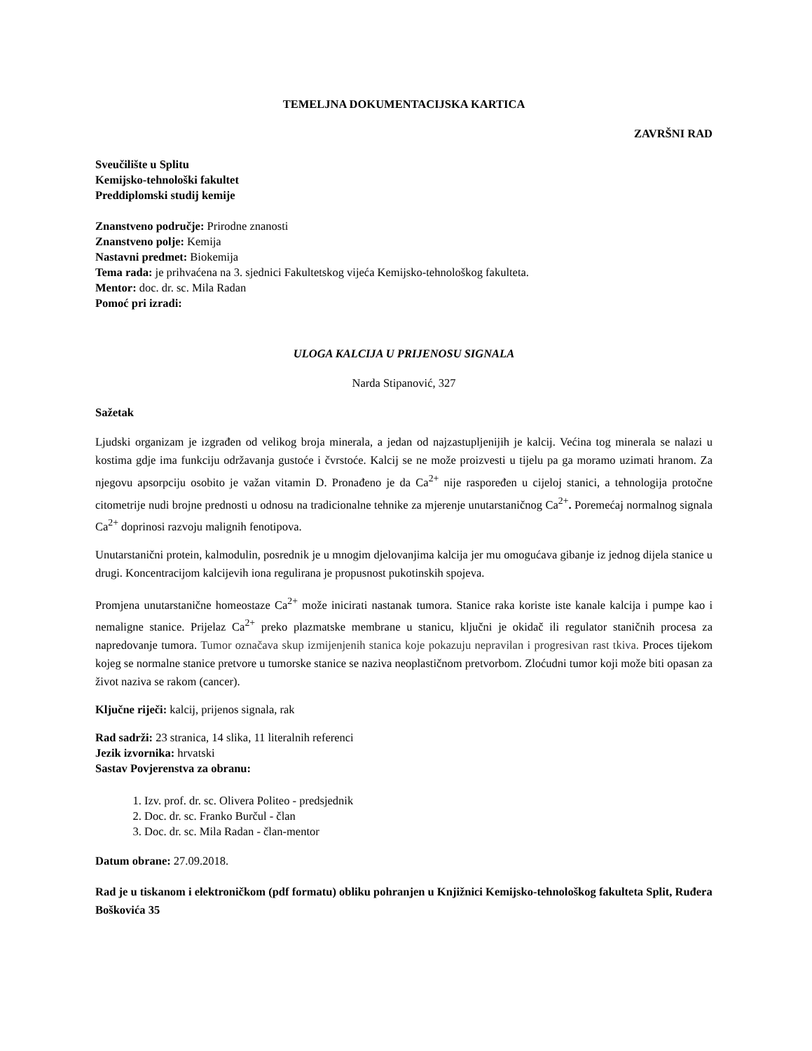TEMELJNA DOKUMENTACIJSKA KARTICA
ZAVRŠNI RAD
Sveučilište u Splitu
Kemijsko-tehnološki fakultet
Preddiplomski studij kemije
Znanstveno područje: Prirodne znanosti
Znanstveno polje: Kemija
Nastavni predmet: Biokemija
Tema rada: je prihvaćena na 3. sjednici Fakultetskog vijeća Kemijsko-tehnološkog fakulteta.
Mentor: doc. dr. sc. Mila Radan
Pomoć pri izradi:
ULOGA KALCIJA U PRIJENOSU SIGNALA
Narda Stipanović, 327
Sažetak
Ljudski organizam je izgrađen od velikog broja minerala, a jedan od najzastupljenijih je kalcij. Većina tog minerala se nalazi u kostima gdje ima funkciju održavanja gustoće i čvrstoće. Kalcij se ne može proizvesti u tijelu pa ga moramo uzimati hranom. Za njegovu apsorpciju osobito je važan vitamin D. Pronađeno je da Ca<sup>2+</sup> nije raspoređen u cijeloj stanici, a tehnologija protočne citometrije nudi brojne prednosti u odnosu na tradicionalne tehnike za mjerenje unutarstaničnog Ca<sup>2+</sup>. Poremećaj normalnog signala Ca<sup>2+</sup> doprinosi razvoju malignih fenotipova.
Unutarstanični protein, kalmodulin, posrednik je u mnogim djelovanjima kalcija jer mu omogućava gibanje iz jednog dijela stanice u drugi. Koncentracijom kalcijevih iona regulirana je propusnost pukotinskih spojeva.
Promjena unutarstanične homeostaze Ca<sup>2+</sup> može inicirati nastanak tumora. Stanice raka koriste iste kanale kalcija i pumpe kao i nemaligne stanice. Prijelaz Ca<sup>2+</sup> preko plazmatske membrane u stanicu, ključni je okidač ili regulator staničnih procesa za napredovanje tumora. Tumor označava skup izmijenjenih stanica koje pokazuju nepravilan i progresivan rast tkiva. Proces tijekom kojeg se normalne stanice pretvore u tumorske stanice se naziva neoplastičnom pretvorbom. Zloćudni tumor koji može biti opasan za život naziva se rakom (cancer).
Ključne riječi: kalcij, prijenos signala, rak
Rad sadrži: 23 stranica, 14 slika, 11 literalnih referenci
Jezik izvornika: hrvatski
Sastav Povjerenstva za obranu:
1. Izv. prof. dr. sc. Olivera Politeo - predsjednik
2. Doc. dr. sc. Franko Burčul - član
3. Doc. dr. sc. Mila Radan - član-mentor
Datum obrane: 27.09.2018.
Rad je u tiskanom i elektroničkom (pdf formatu) obliku pohranjen u Knjižnici Kemijsko-tehnološkog fakulteta Split, Ruđera Boškovića 35